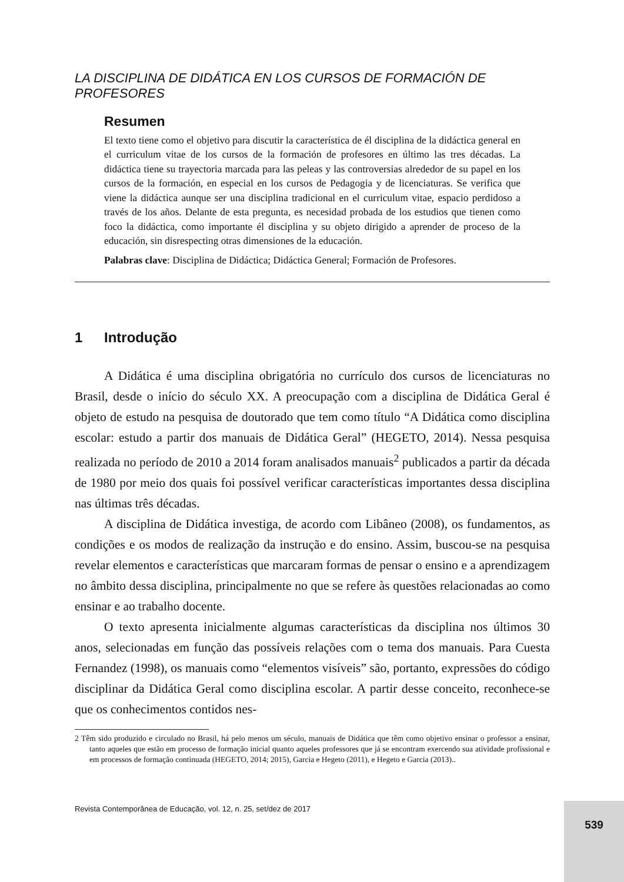LA DISCIPLINA DE DIDÁTICA EN LOS CURSOS DE FORMACIÓN DE PROFESORES
Resumen
El texto tiene como el objetivo para discutir la característica de él disciplina de la didáctica general en el curriculum vitae de los cursos de la formación de profesores en último las tres décadas. La didáctica tiene su trayectoria marcada para las peleas y las controversias alrededor de su papel en los cursos de la formación, en especial en los cursos de Pedagogia y de licenciaturas. Se verifica que viene la didáctica aunque ser una disciplina tradicional en el curriculum vitae, espacio perdidoso a través de los años. Delante de esta pregunta, es necesidad probada de los estudios que tienen como foco la didáctica, como importante él disciplina y su objeto dirigido a aprender de proceso de la educación, sin disrespecting otras dimensiones de la educación.
Palabras clave: Disciplina de Didáctica; Didáctica General; Formación de Profesores.
1 Introdução
A Didática é uma disciplina obrigatória no currículo dos cursos de licenciaturas no Brasil, desde o início do século XX. A preocupação com a disciplina de Didática Geral é objeto de estudo na pesquisa de doutorado que tem como título “A Didática como disciplina escolar: estudo a partir dos manuais de Didática Geral” (HEGETO, 2014). Nessa pesquisa realizada no período de 2010 a 2014 foram analisados manuais<sup>2</sup> publicados a partir da década de 1980 por meio dos quais foi possível verificar características importantes dessa disciplina nas últimas três décadas.
A disciplina de Didática investiga, de acordo com Libâneo (2008), os fundamentos, as condições e os modos de realização da instrução e do ensino. Assim, buscou-se na pesquisa revelar elementos e características que marcaram formas de pensar o ensino e a aprendizagem no âmbito dessa disciplina, principalmente no que se refere às questões relacionadas ao como ensinar e ao trabalho docente.
O texto apresenta inicialmente algumas características da disciplina nos últimos 30 anos, selecionadas em função das possíveis relações com o tema dos manuais. Para Cuesta Fernandez (1998), os manuais como “elementos visíveis” são, portanto, expressões do código disciplinar da Didática Geral como disciplina escolar. A partir desse conceito, reconhece-se que os conhecimentos contidos nes-
2 Têm sido produzido e circulado no Brasil, há pelo menos um século, manuais de Didática que têm como objetivo ensinar o professor a ensinar, tanto aqueles que estão em processo de formação inicial quanto aqueles professores que já se encontram exercendo sua atividade profissional e em processos de formação continuada (HEGETO, 2014; 2015), Garcia e Hegeto (2011), e Hegeto e Garcia (2013)..
Revista Contemporânea de Educação, vol. 12, n. 25, set/dez de 2017
539